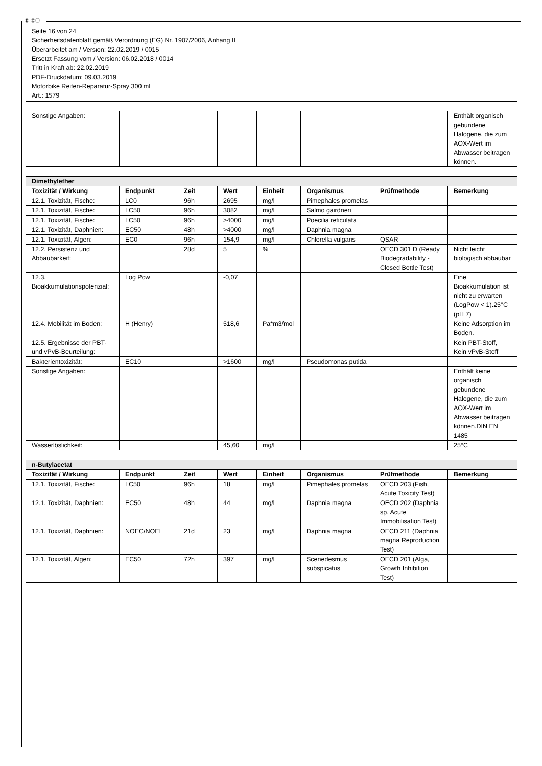Ⓓ Ⓒⓗ
Seite 16 von 24
Sicherheitsdatenblatt gemäß Verordnung (EG) Nr. 1907/2006, Anhang II
Überarbeitet am / Version: 22.02.2019 / 0015
Ersetzt Fassung vom / Version: 06.02.2018 / 0014
Tritt in Kraft ab: 22.02.2019
PDF-Druckdatum: 09.03.2019
Motorbike Reifen-Reparatur-Spray 300 mL
Art.: 1579
| Sonstige Angaben: | | | | | | | Enthält organisch gebundene Halogene, die zum AOX-Wert im Abwasser beitragen können. |
| Dimethylether | | | | | | | |
| Toxizität / Wirkung | Endpunkt | Zeit | Wert | Einheit | Organismus | Prüfmethode | Bemerkung |
| 12.1. Toxizität, Fische: | LC0 | 96h | 2695 | mg/l | Pimephales promelas | | |
| 12.1. Toxizität, Fische: | LC50 | 96h | 3082 | mg/l | Salmo gairdneri | | |
| 12.1. Toxizität, Fische: | LC50 | 96h | >4000 | mg/l | Poecilia reticulata | | |
| 12.1. Toxizität, Daphnien: | EC50 | 48h | >4000 | mg/l | Daphnia magna | | |
| 12.1. Toxizität, Algen: | EC0 | 96h | 154,9 | mg/l | Chlorella vulgaris | QSAR | |
| 12.2. Persistenz und Abbaubarkeit: | | 28d | 5 | % | | OECD 301 D (Ready Biodegradability - Closed Bottle Test) | Nicht leicht biologisch abbaubar |
| 12.3. Bioakkumulationspotenzial: | Log Pow | | -0,07 | | | | Eine Bioakkumulation ist nicht zu erwarten (LogPow < 1).25°C (pH 7) |
| 12.4. Mobilität im Boden: | H (Henry) | | 518,6 | Pa*m3/mol | | | Keine Adsorption im Boden. |
| 12.5. Ergebnisse der PBT- und vPvB-Beurteilung: | | | | | | | Kein PBT-Stoff, Kein vPvB-Stoff |
| Bakterientoxizität: | EC10 | | >1600 | mg/l | Pseudomonas putida | | |
| Sonstige Angaben: | | | | | | | Enthält keine organisch gebundene Halogene, die zum AOX-Wert im Abwasser beitragen können.DIN EN 1485 |
| Wasserlöslichkeit: | | | 45,60 | mg/l | | | 25°C |
| n-Butylacetat | | | | | | | |
| Toxizität / Wirkung | Endpunkt | Zeit | Wert | Einheit | Organismus | Prüfmethode | Bemerkung |
| 12.1. Toxizität, Fische: | LC50 | 96h | 18 | mg/l | Pimephales promelas | OECD 203 (Fish, Acute Toxicity Test) | |
| 12.1. Toxizität, Daphnien: | EC50 | 48h | 44 | mg/l | Daphnia magna | OECD 202 (Daphnia sp. Acute Immobilisation Test) | |
| 12.1. Toxizität, Daphnien: | NOEC/NOEL | 21d | 23 | mg/l | Daphnia magna | OECD 211 (Daphnia magna Reproduction Test) | |
| 12.1. Toxizität, Algen: | EC50 | 72h | 397 | mg/l | Scenedesmus subspicatus | OECD 201 (Alga, Growth Inhibition Test) | |